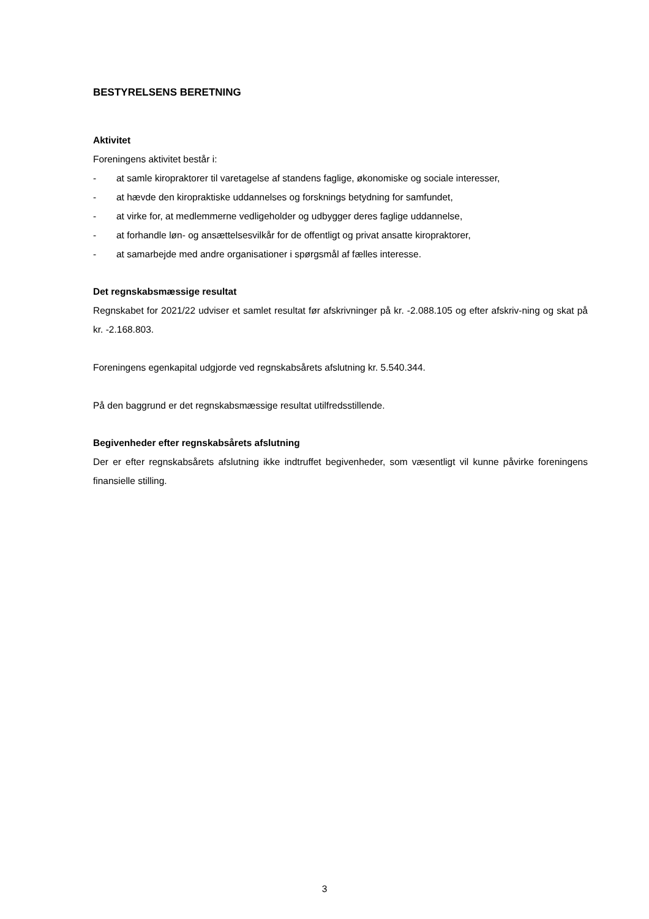BESTYRELSENS BERETNING
Aktivitet
Foreningens aktivitet består i:
- at samle kiropraktorer til varetagelse af standens faglige, økonomiske og sociale interesser,
- at hævde den kiropraktiske uddannelses og forsknings betydning for samfundet,
- at virke for, at medlemmerne vedligeholder og udbygger deres faglige uddannelse,
- at forhandle løn- og ansættelsesvilkår for de offentligt og privat ansatte kiropraktorer,
- at samarbejde med andre organisationer i spørgsmål af fælles interesse.
Det regnskabsmæssige resultat
Regnskabet for 2021/22 udviser et samlet resultat før afskrivninger på kr. -2.088.105 og efter afskriv-ning og skat på kr. -2.168.803.
Foreningens egenkapital udgjorde ved regnskabsårets afslutning kr. 5.540.344.
På den baggrund er det regnskabsmæssige resultat utilfredsstillende.
Begivenheder efter regnskabsårets afslutning
Der er efter regnskabsårets afslutning ikke indtruffet begivenheder, som væsentligt vil kunne påvirke foreningens finansielle stilling.
3